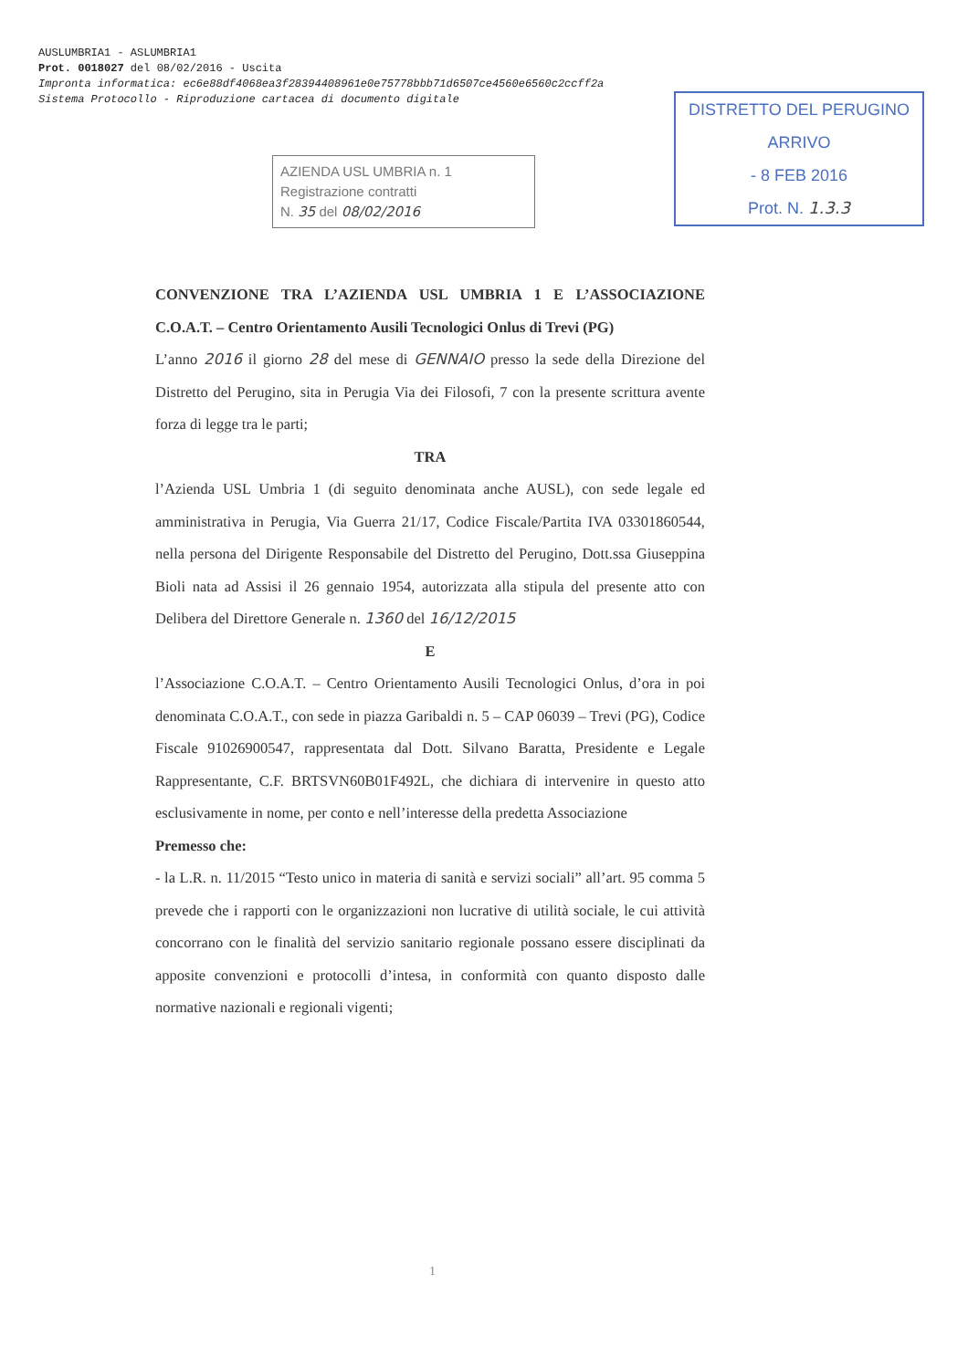AUSLUMBRIA1 - ASLUMBRIA1
Prot. 0018027 del 08/02/2016 - Uscita
Impronta informatica: ec6e88df4068ea3f28394408961e0e75778bbb71d6507ce4560e6560c2ccff2a
Sistema Protocollo - Riproduzione cartacea di documento digitale
AZIENDA USL UMBRIA n. 1
Registrazione contratti
N. 35 del 08/02/2016
DISTRETTO DEL PERUGINO
ARRIVO
- 8 FEB 2016
Prot. N. 1.3.3
CONVENZIONE TRA L’AZIENDA USL UMBRIA 1 E L’ASSOCIAZIONE C.O.A.T. – Centro Orientamento Ausili Tecnologici Onlus di Trevi (PG)
L’anno 2016 il giorno 28 del mese di GENNAIO presso la sede della Direzione del Distretto del Perugino, sita in Perugia Via dei Filosofi, 7 con la presente scrittura avente forza di legge tra le parti;
TRA
l’Azienda USL Umbria 1 (di seguito denominata anche AUSL), con sede legale ed amministrativa in Perugia, Via Guerra 21/17, Codice Fiscale/Partita IVA 03301860544, nella persona del Dirigente Responsabile del Distretto del Perugino, Dott.ssa Giuseppina Bioli nata ad Assisi il 26 gennaio 1954, autorizzata alla stipula del presente atto con Delibera del Direttore Generale n. 1360 del 16/12/2015
E
l’Associazione C.O.A.T. – Centro Orientamento Ausili Tecnologici Onlus, d’ora in poi denominata C.O.A.T., con sede in piazza Garibaldi n. 5 – CAP 06039 – Trevi (PG), Codice Fiscale 91026900547, rappresentata dal Dott. Silvano Baratta, Presidente e Legale Rappresentante, C.F. BRTSVN60B01F492L, che dichiara di intervenire in questo atto esclusivamente in nome, per conto e nell’interesse della predetta Associazione
Premesso che:
- la L.R. n. 11/2015 “Testo unico in materia di sanità e servizi sociali” all’art. 95 comma 5 prevede che i rapporti con le organizzazioni non lucrative di utilità sociale, le cui attività concorrano con le finalità del servizio sanitario regionale possano essere disciplinati da apposite convenzioni e protocolli d’intesa, in conformità con quanto disposto dalle normative nazionali e regionali vigenti;
1